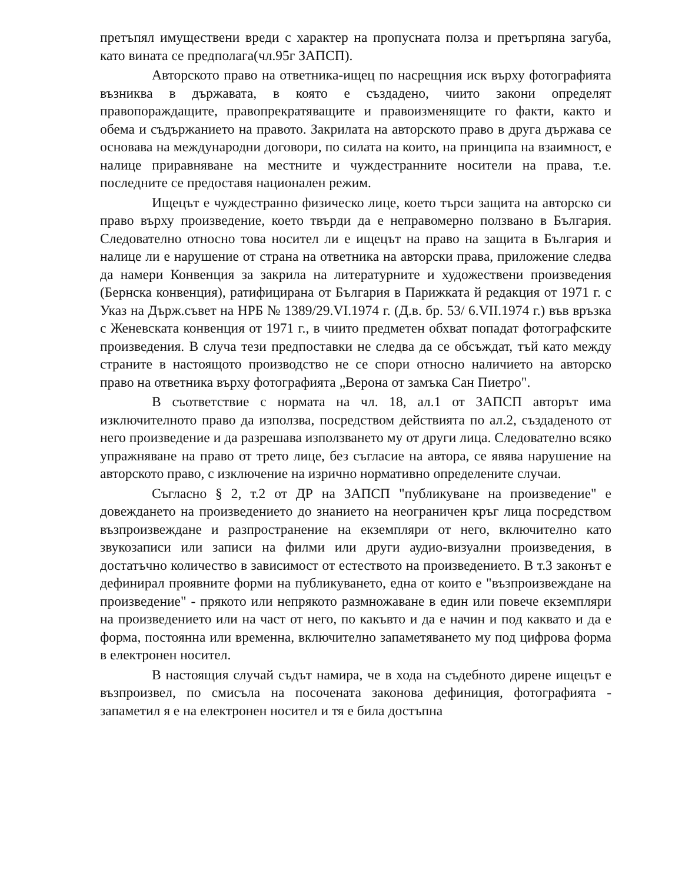претъпял имуществени вреди с характер на пропусната полза и претърпяна загуба, като вината се предполага(чл.95г ЗАПСП).
Авторското право на ответника-ищец по насрещния иск върху фотографията възниква в държавата, в която е създадено, чиито закони определят правопораждащите, правопрекратяващите и правоизменящите го факти, както и обема и съдържанието на правото. Закрилата на авторското право в друга държава се основава на международни договори, по силата на които, на принципа на взаимност, е налице приравняване на местните и чуждестранните носители на права, т.е. последните се предоставя национален режим.
Ищецът е чуждестранно физическо лице, което търси защита на авторско си право върху произведение, което твърди да е неправомерно ползвано в България. Следователно относно това носител ли е ищецът на право на защита в България и налице ли е нарушение от страна на ответника на авторски права, приложение следва да намери Конвенция за закрила на литературните и художествени произведения (Бернска конвенция), ратифицирана от България в Парижката й редакция от 1971 г. с Указ на Държ.съвет на НРБ № 1389/29.VI.1974 г. (Д.в. бр. 53/ 6.VII.1974 г.) във връзка с Женевската конвенция от 1971 г., в чиито предметен обхват попадат фотографските произведения. В случа тези предпоставки не следва да се обсъждат, тъй като между страните в настоящото производство не се спори относно наличието на авторско право на ответника върху фотографията „Верона от замъка Сан Пиетро".
В съответствие с нормата на чл. 18, ал.1 от ЗАПСП авторът има изключителното право да използва, посредством действията по ал.2, създаденото от него произведение и да разрешава използването му от други лица. Следователно всяко упражняване на право от трето лице, без съгласие на автора, се явява нарушение на авторското право, с изключение на изрично нормативно определените случаи.
Съгласно § 2, т.2 от ДР на ЗАПСП "публикуване на произведение" е довеждането на произведението до знанието на неограничен кръг лица посредством възпроизвеждане и разпространение на екземпляри от него, включително като звукозаписи или записи на филми или други аудио-визуални произведения, в достатъчно количество в зависимост от естеството на произведението. В т.3 законът е дефинирал проявните форми на публикуването, една от които е "възпроизвеждане на произведение" - прякото или непрякото размножаване в един или повече екземпляри на произведението или на част от него, по какъвто и да е начин и под каквато и да е форма, постоянна или временна, включително запаметяването му под цифрова форма в електронен носител.
В настоящия случай съдът намира, че в хода на съдебното дирене ищецът е възпроизвел, по смисъла на посочената законова дефиниция, фотографията - запаметил я е на електронен носител и тя е била достъпна